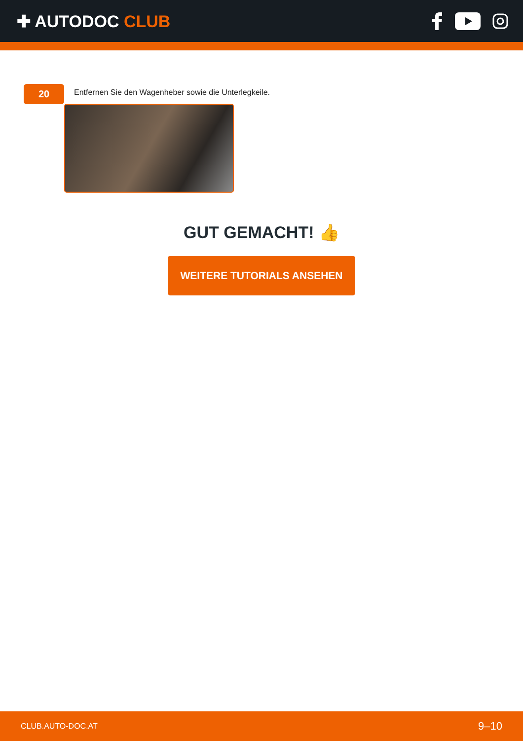✚ AUTODOC CLUB
20
Entfernen Sie den Wagenheber sowie die Unterlegkeile.
GUT GEMACHT! 👍
WEITERE TUTORIALS ANSEHEN
CLUB.AUTO-DOC.AT 9–10